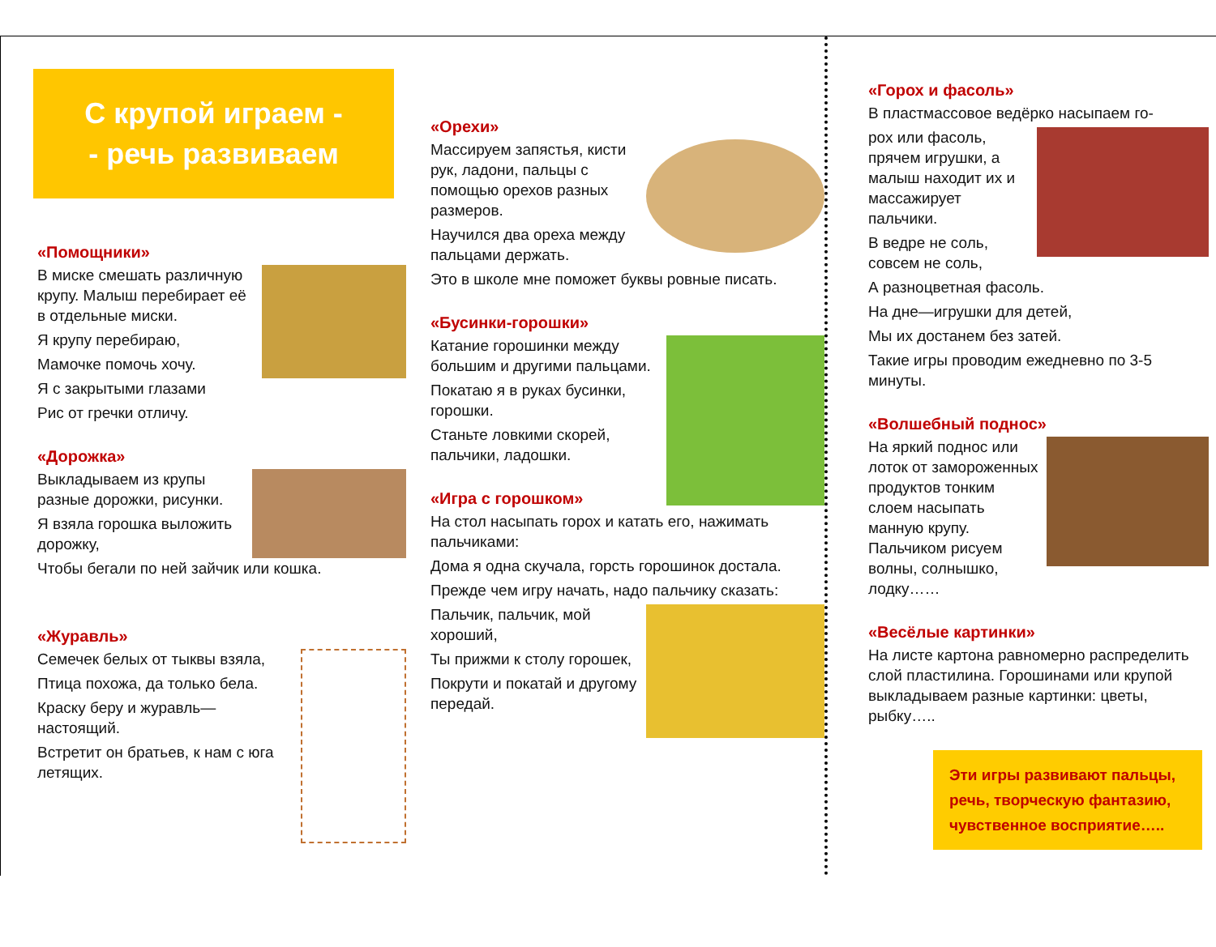С крупой играем -
- речь развиваем
«Помощники»
В миске смешать различную крупу. Малыш перебирает её в отдельные миски.
Я крупу перебираю,
Мамочке помочь хочу.
Я с закрытыми глазами
Рис от гречки отличу.
«Дорожка»
Выкладываем из крупы разные дорожки, рисунки.
Я взяла горошка выложить дорожку,
Чтобы бегали по ней зайчик или кошка.
«Журавль»
Семечек белых от тыквы взяла,
Птица похожа, да только бела.
Краску беру и журавль—настоящий.
Встретит он братьев, к нам с юга летящих.
«Орехи»
Массируем запястья, кисти рук, ладони, пальцы с помощью орехов разных размеров.
Научился два ореха между пальцами держать.
Это в школе мне поможет буквы ровные писать.
«Бусинки-горошки»
Катание горошинки между большим и другими пальцами.
Покатаю я в руках бусинки, горошки.
Станьте ловкими скорей, пальчики, ладошки.
«Игра с горошком»
На стол насыпать горох и катать его, нажимать пальчиками:
Дома я одна скучала, горсть горошинок достала.
Прежде чем игру начать, надо пальчику сказать:
Пальчик, пальчик, мой хороший,
Ты прижми к столу горошек,
Покрути и покатай и другому передай.
«Горох и фасоль»
В пластмассовое ведёрко насыпаем го-
рох или фасоль, прячем игрушки, а малыш находит их и массажирует пальчики.
В ведре не соль, совсем не соль,
А разноцветная фасоль.
На дне—игрушки для детей,
Мы их достанем без затей.
Такие игры проводим ежедневно по 3-5 минуты.
«Волшебный поднос»
На яркий поднос или лоток от замороженных продуктов тонким слоем насыпать манную крупу. Пальчиком рисуем волны, солнышко, лодку……
«Весёлые картинки»
На листе картона равномерно распределить слой пластилина. Горошинами или крупой выкладываем разные картинки: цветы, рыбку…..
Эти игры развивают пальцы, речь, творческую фантазию, чувственное восприятие…..